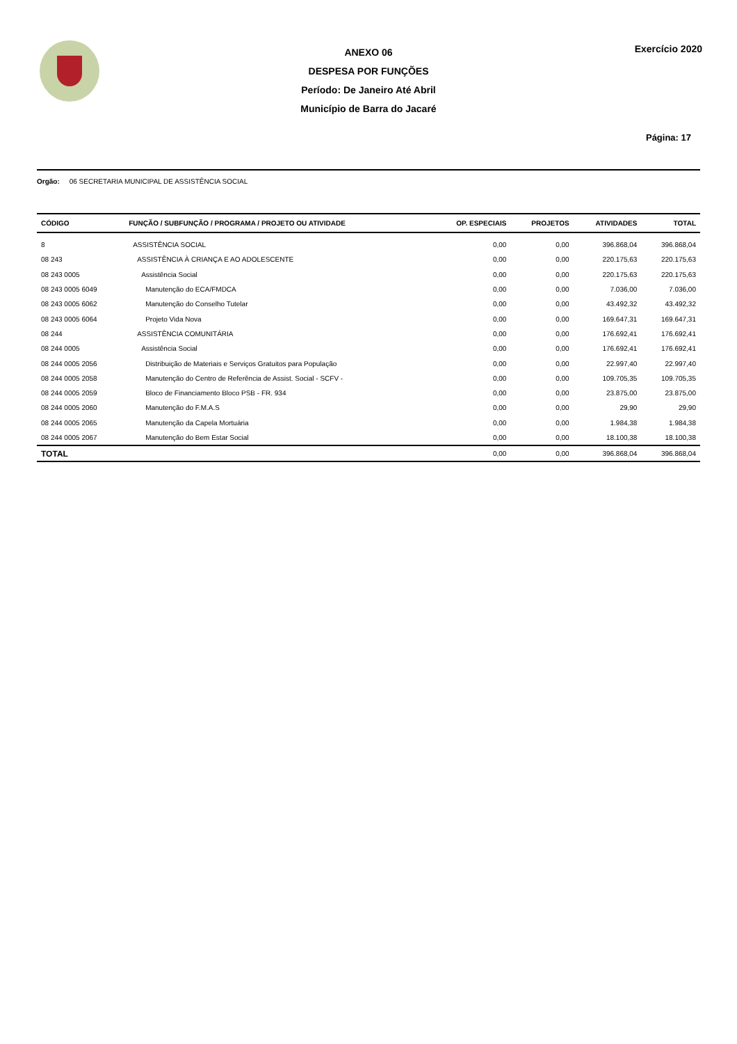ANEXO 06
DESPESA POR FUNÇÕES
Período: De Janeiro Até Abril
Município de Barra do Jacaré
Exercício 2020
Página: 17
Orgão: 06 SECRETARIA MUNICIPAL DE ASSISTÊNCIA SOCIAL
| CÓDIGO | FUNÇÃO / SUBFUNÇÃO / PROGRAMA / PROJETO OU ATIVIDADE | OP. ESPECIAIS | PROJETOS | ATIVIDADES | TOTAL |
| --- | --- | --- | --- | --- | --- |
| 8 | ASSISTÊNCIA SOCIAL | 0,00 | 0,00 | 396.868,04 | 396.868,04 |
| 08 243 | ASSISTÊNCIA À CRIANÇA E AO ADOLESCENTE | 0,00 | 0,00 | 220.175,63 | 220.175,63 |
| 08 243 0005 | Assistência Social | 0,00 | 0,00 | 220.175,63 | 220.175,63 |
| 08 243 0005 6049 | Manutenção do ECA/FMDCA | 0,00 | 0,00 | 7.036,00 | 7.036,00 |
| 08 243 0005 6062 | Manutenção do Conselho Tutelar | 0,00 | 0,00 | 43.492,32 | 43.492,32 |
| 08 243 0005 6064 | Projeto Vida Nova | 0,00 | 0,00 | 169.647,31 | 169.647,31 |
| 08 244 | ASSISTÊNCIA COMUNITÁRIA | 0,00 | 0,00 | 176.692,41 | 176.692,41 |
| 08 244 0005 | Assistência Social | 0,00 | 0,00 | 176.692,41 | 176.692,41 |
| 08 244 0005 2056 | Distribuição de Materiais e Serviços Gratuitos para População | 0,00 | 0,00 | 22.997,40 | 22.997,40 |
| 08 244 0005 2058 | Manutenção do Centro de Referência de Assist. Social - SCFV - | 0,00 | 0,00 | 109.705,35 | 109.705,35 |
| 08 244 0005 2059 | Bloco de Financiamento Bloco PSB - FR. 934 | 0,00 | 0,00 | 23.875,00 | 23.875,00 |
| 08 244 0005 2060 | Manutenção do F.M.A.S | 0,00 | 0,00 | 29,90 | 29,90 |
| 08 244 0005 2065 | Manutenção da Capela Mortuária | 0,00 | 0,00 | 1.984,38 | 1.984,38 |
| 08 244 0005 2067 | Manutenção do Bem Estar Social | 0,00 | 0,00 | 18.100,38 | 18.100,38 |
| TOTAL | | 0,00 | 0,00 | 396.868,04 | 396.868,04 |